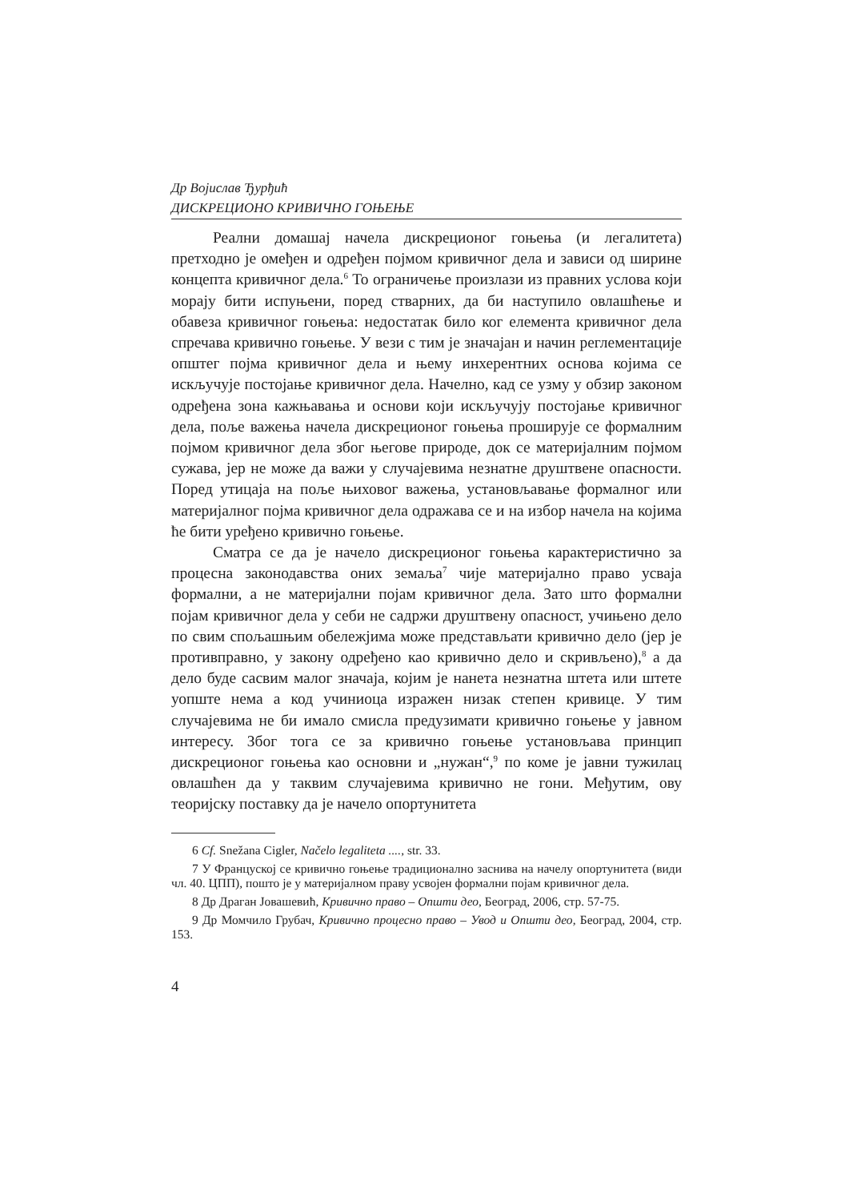Др Војислав Ђурђић
ДИСКРЕЦИОНО КРИВИЧНО ГОЊЕЊЕ
Реални домашај начела дискреционог гоњења (и легалитета) претходно је омеђен и одређен појмом кривичног дела и зависи од ширине концепта кривичног дела.<sup>6</sup> То ограничење произлази из правних услова који морају бити испуњени, поред стварних, да би наступило овлашћење и обавеза кривичног гоњења: недостатак било ког елемента кривичног дела спречава кривично гоњење. У вези с тим је значајан и начин регл­ементације општег појма кривичног дела и њему инхерентних основа којима се искључује постојање кривичног дела. Начелно, кад се узму у обзир законом одређена зона кажњавања и основи који искључују постојање кривичног дела, поље важења начела дискреционог гоњења проширује се формалним појмом кривичног дела због његове природе, док се материјалним појмом сужава, јер не може да важи у случајевима незнатне друштвене опасности. Поред утицаја на поље њиховог важења, установљавање формалног или материјалног појма кривичног дела одражава се и на избор начела на којима ће бити уређено кривично гоњење.
Сматра се да је начело дискреционог гоњења карактеристично за процесна законодавства оних земаља<sup>7</sup> чије материјално право усваја формални, а не материјални појам кривичног дела. Зато што формални појам кривичног дела у себи не садржи друштвену опасност, учињено дело по свим спољашњим обележјима може представљати кривично дело (јер је противправно, у закону одређено као кривично дело и скривљено),<sup>8</sup> а да дело буде сасвим малог значаја, којим је нанета незнатна штета или штете уопште нема а код учиниоца изражен низак степен кривице. У тим случајевима не би имало смисла предузимати кривично гоњење у јавном интересу. Због тога се за кривично гоњење установљава принцип дискреционог гоњења као основни и „нужан“,<sup>9</sup> по коме је јавни тужилац овлашћен да у таквим случајевима кривично не гони. Међутим, ову теоријску поставку да је начело опортунитета
6 Cf. Snežana Cigler, Načelo legaliteta ...., str. 33.
7 У Француској се кривично гоњење традиционално заснива на начелу опортунитета (види чл. 40. ЦПП), пошто је у материјалном праву усвојен формални појам кривичног дела.
8 Др Драган Јовашевић, Кривично право – Општи део, Београд, 2006, стр. 57-75.
9 Др Момчило Грубач, Кривично процесно право – Увод и Општи део, Београд, 2004, стр. 153.
4